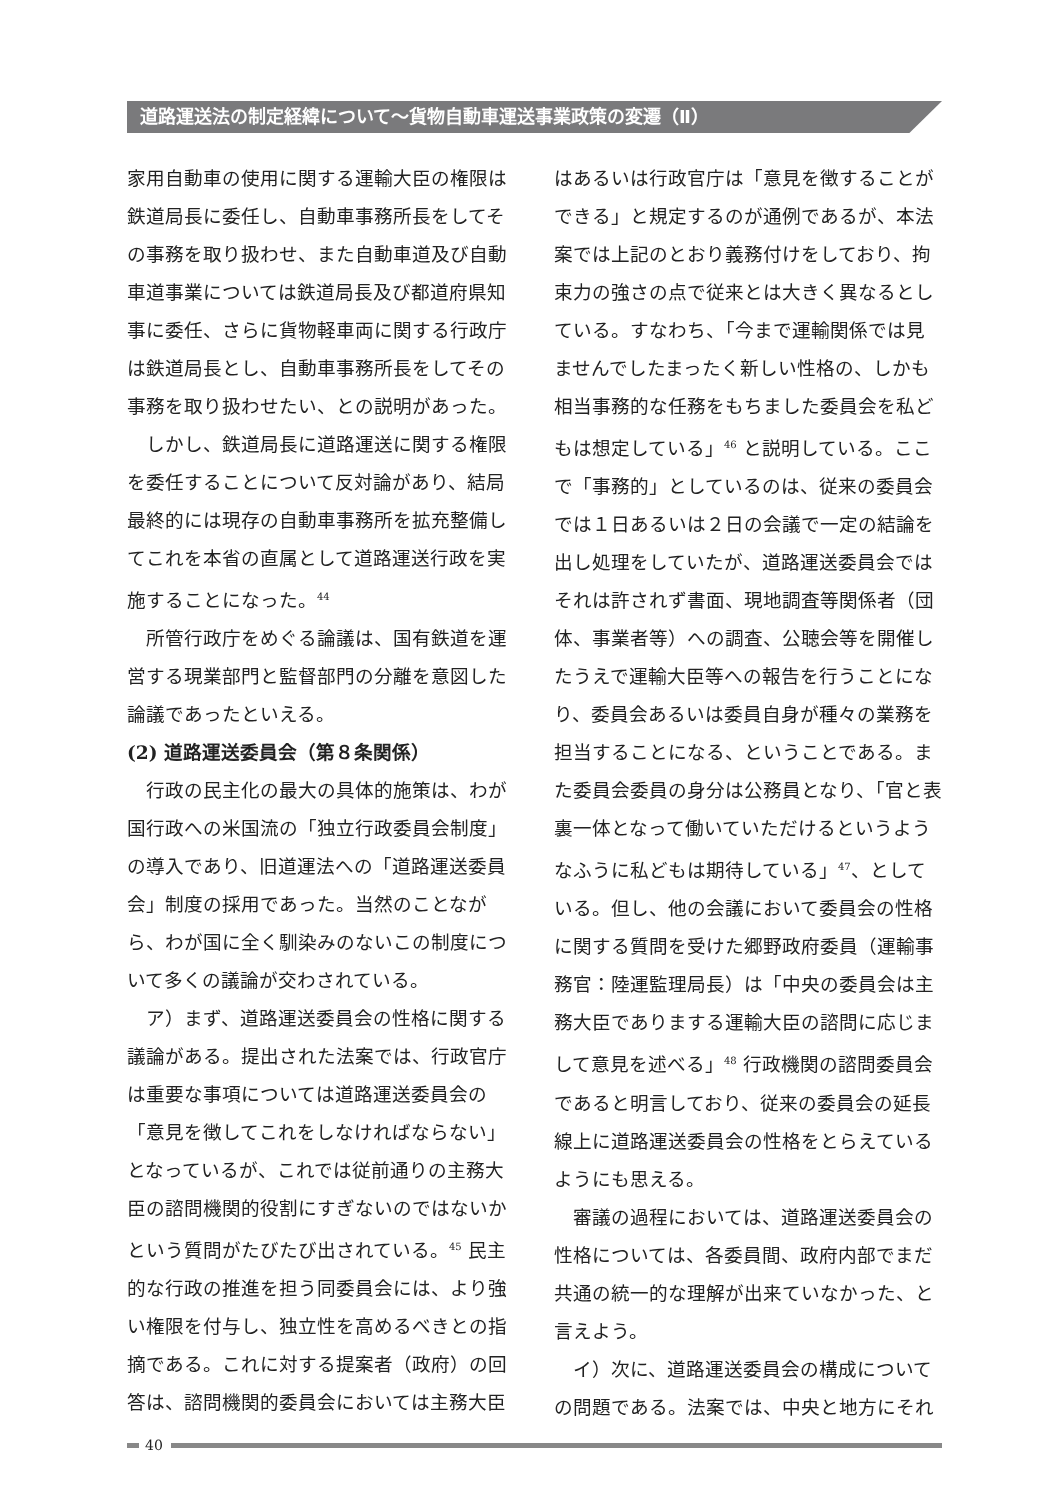道路運送法の制定経緯について～貨物自動車運送事業政策の変遷（Ⅱ）
家用自動車の使用に関する運輸大臣の権限は鉄道局長に委任し、自動車事務所長をしてその事務を取り扱わせ、また自動車道及び自動車道事業については鉄道局長及び都道府県知事に委任、さらに貨物軽車両に関する行政庁は鉄道局長とし、自動車事務所長をしてその事務を取り扱わせたい、との説明があった。
しかし、鉄道局長に道路運送に関する権限を委任することについて反対論があり、結局最終的には現存の自動車事務所を拡充整備してこれを本省の直属として道路運送行政を実施することになった。<sup>44</sup>
所管行政庁をめぐる論議は、国有鉄道を運営する現業部門と監督部門の分離を意図した論議であったといえる。
(2) 道路運送委員会（第８条関係）
行政の民主化の最大の具体的施策は、わが国行政への米国流の「独立行政委員会制度」の導入であり、旧道運法への「道路運送委員会」制度の採用であった。当然のことながら、わが国に全く馴染みのないこの制度について多くの議論が交わされている。
ア）まず、道路運送委員会の性格に関する議論がある。提出された法案では、行政官庁は重要な事項については道路運送委員会の「意見を徴してこれをしなければならない」となっているが、これでは従前通りの主務大臣の諮問機関的役割にすぎないのではないかという質問がたびたび出されている。<sup>45</sup> 民主的な行政の推進を担う同委員会には、より強い権限を付与し、独立性を高めるべきとの指摘である。これに対する提案者（政府）の回答は、諮問機関的委員会においては主務大臣
はあるいは行政官庁は「意見を徴することができる」と規定するのが通例であるが、本法案では上記のとおり義務付けをしており、拘束力の強さの点で従来とは大きく異なるとしている。すなわち、「今まで運輸関係では見ませんでしたまったく新しい性格の、しかも相当事務的な任務をもちました委員会を私どもは想定している」<sup>46</sup> と説明している。ここで「事務的」としているのは、従来の委員会では１日あるいは２日の会議で一定の結論を出し処理をしていたが、道路運送委員会ではそれは許されず書面、現地調査等関係者（団体、事業者等）への調査、公聴会等を開催したうえで運輸大臣等への報告を行うことになり、委員会あるいは委員自身が種々の業務を担当することになる、ということである。また委員会委員の身分は公務員となり、「官と表裏一体となって働いていただけるというようなふうに私どもは期待している」<sup>47</sup>、としている。但し、他の会議において委員会の性格に関する質問を受けた郷野政府委員（運輸事務官：陸運監理局長）は「中央の委員会は主務大臣でありまする運輸大臣の諮問に応じまして意見を述べる」<sup>48</sup> 行政機関の諮問委員会であると明言しており、従来の委員会の延長線上に道路運送委員会の性格をとらえているようにも思える。
審議の過程においては、道路運送委員会の性格については、各委員間、政府内部でまだ共通の統一的な理解が出来ていなかった、と言えよう。
イ）次に、道路運送委員会の構成についての問題である。法案では、中央と地方にそれ
40